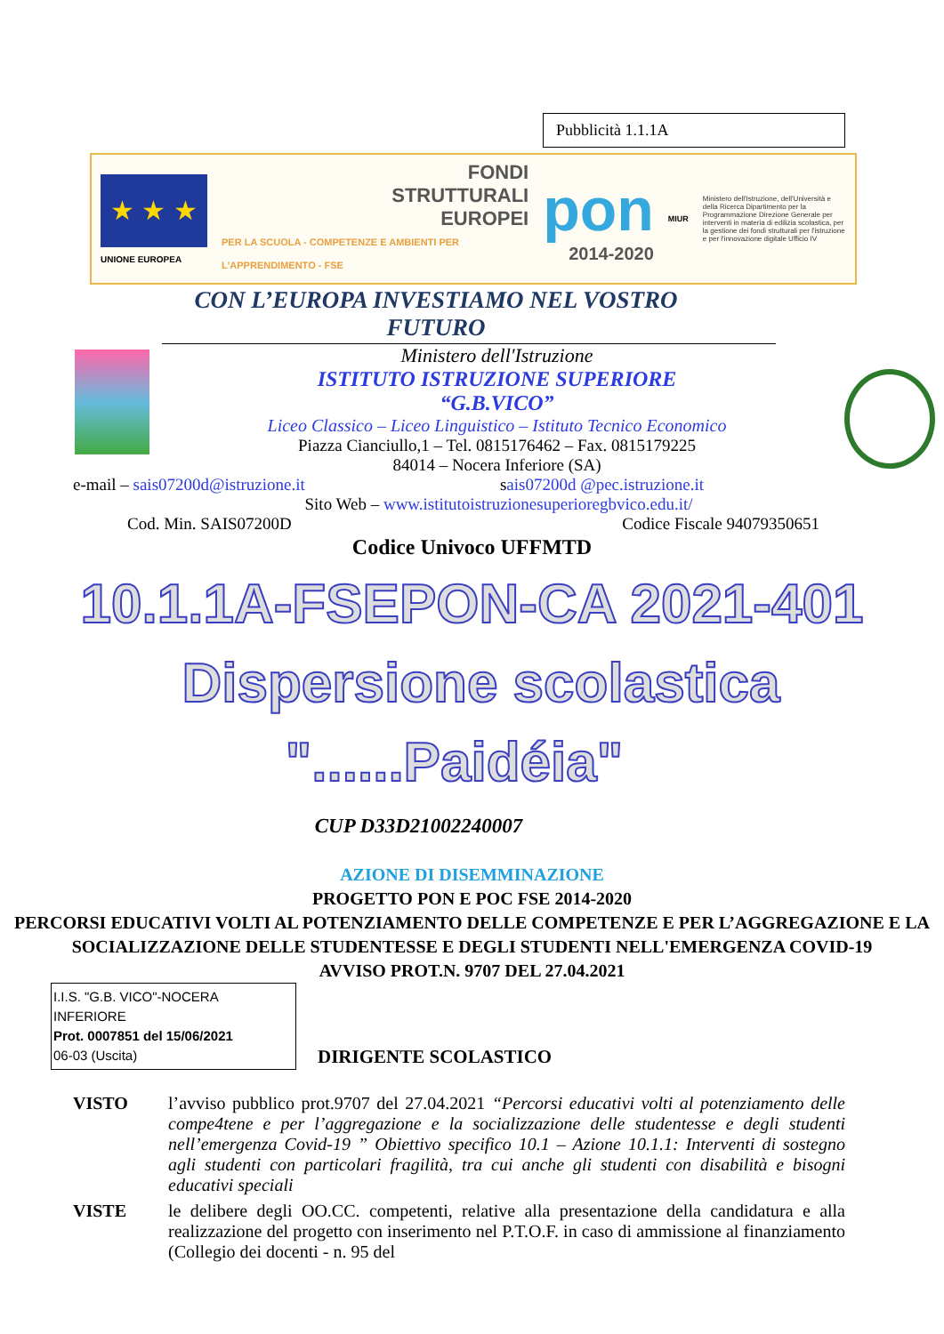Pubblicità 1.1.1A
★ ★ ★
UNIONE EUROPEA
FONDI
STRUTTURALI
EUROPEI
PER LA SCUOLA - COMPETENZE E AMBIENTI PER L'APPRENDIMENTO - FSE
pon
2014-2020
MIUR
Ministero dell'Istruzione, dell'Università e della Ricerca Dipartimento per la Programmazione Direzione Generale per interventi in materia di edilizia scolastica, per la gestione dei fondi strutturali per l'istruzione e per l'innovazione digitale Ufficio IV
CON L’EUROPA INVESTIAMO NEL VOSTRO
FUTURO
Ministero dell'Istruzione
ISTITUTO ISTRUZIONE SUPERIORE
“G.B.VICO”
Liceo Classico – Liceo Linguistico – Istituto Tecnico Economico
Piazza Cianciullo,1 – Tel. 0815176462 – Fax. 0815179225
84014 – Nocera Inferiore (SA)
e-mail – sais07200d@istruzione.it sais07200d @pec.istruzione.it
Sito Web – www.istitutoistruzionesuperioregbvico.edu.it/
Cod. Min. SAIS07200D Codice Fiscale 94079350651
Codice Univoco UFFMTD
10.1.1A-FSEPON-CA 2021-401
Dispersione scolastica
"......Paidéia"
CUP D33D21002240007
AZIONE DI DISEMMINAZIONE
PROGETTO PON E POC FSE 2014-2020
PERCORSI EDUCATIVI VOLTI AL POTENZIAMENTO DELLE COMPETENZE E PER L’AGGREGAZIONE E LA SOCIALIZZAZIONE DELLE STUDENTESSE E DEGLI STUDENTI NELL'EMERGENZA COVID-19
AVVISO PROT.N. 9707 DEL 27.04.2021
I.I.S. "G.B. VICO"-NOCERA INFERIORE
Prot. 0007851 del 15/06/2021
06-03 (Uscita)
DIRIGENTE SCOLASTICO
VISTO l’avviso pubblico prot.9707 del 27.04.2021 “Percorsi educativi volti al potenziamento delle compe4tene e per l’aggregazione e la socializzazione delle studentesse e degli studenti nell’emergenza Covid-19 ” Obiettivo specifico 10.1 – Azione 10.1.1: Interventi di sostegno agli studenti con particolari fragilità, tra cui anche gli studenti con disabilità e bisogni educativi speciali
VISTE le delibere degli OO.CC. competenti, relative alla presentazione della candidatura e alla realizzazione del progetto con inserimento nel P.T.O.F. in caso di ammissione al finanziamento (Collegio dei docenti - n. 95 del